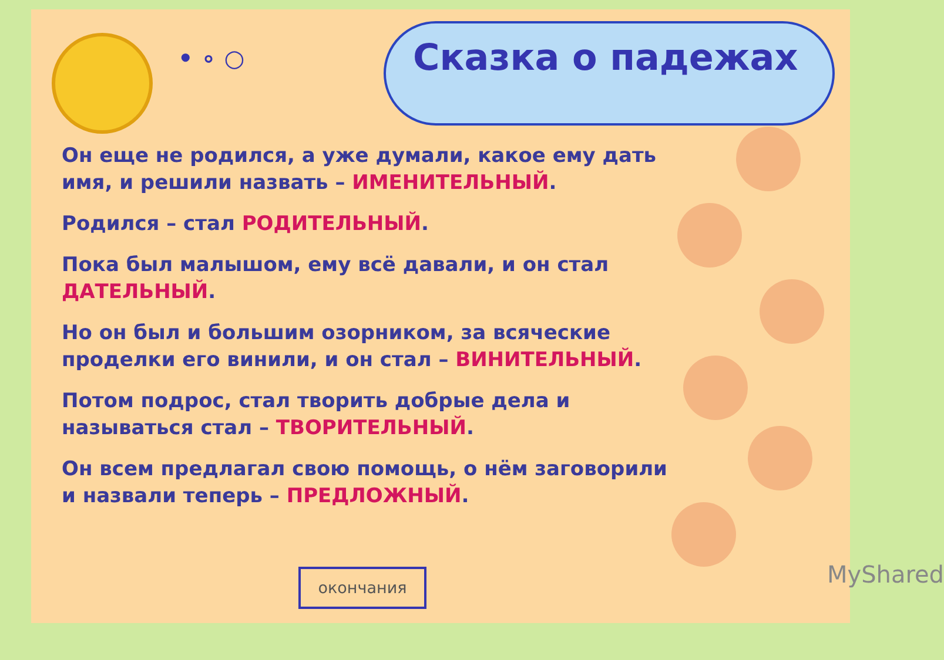• ∘ ○ Сказка о падежах
Он еще не родился, а уже думали, какое ему дать имя, и решили назвать – ИМЕНИТЕЛЬНЫЙ.
Родился – стал РОДИТЕЛЬНЫЙ.
Пока был малышом, ему всё давали, и он стал ДАТЕЛЬНЫЙ.
Но он был и большим озорником, за всяческие проделки его винили, и он стал – ВИНИТЕЛЬНЫЙ.
Потом подрос, стал творить добрые дела и называться стал – ТВОРИТЕЛЬНЫЙ.
Он всем предлагал свою помощь, о нём заговорили и назвали теперь – ПРЕДЛОЖНЫЙ.
окончания MyShared